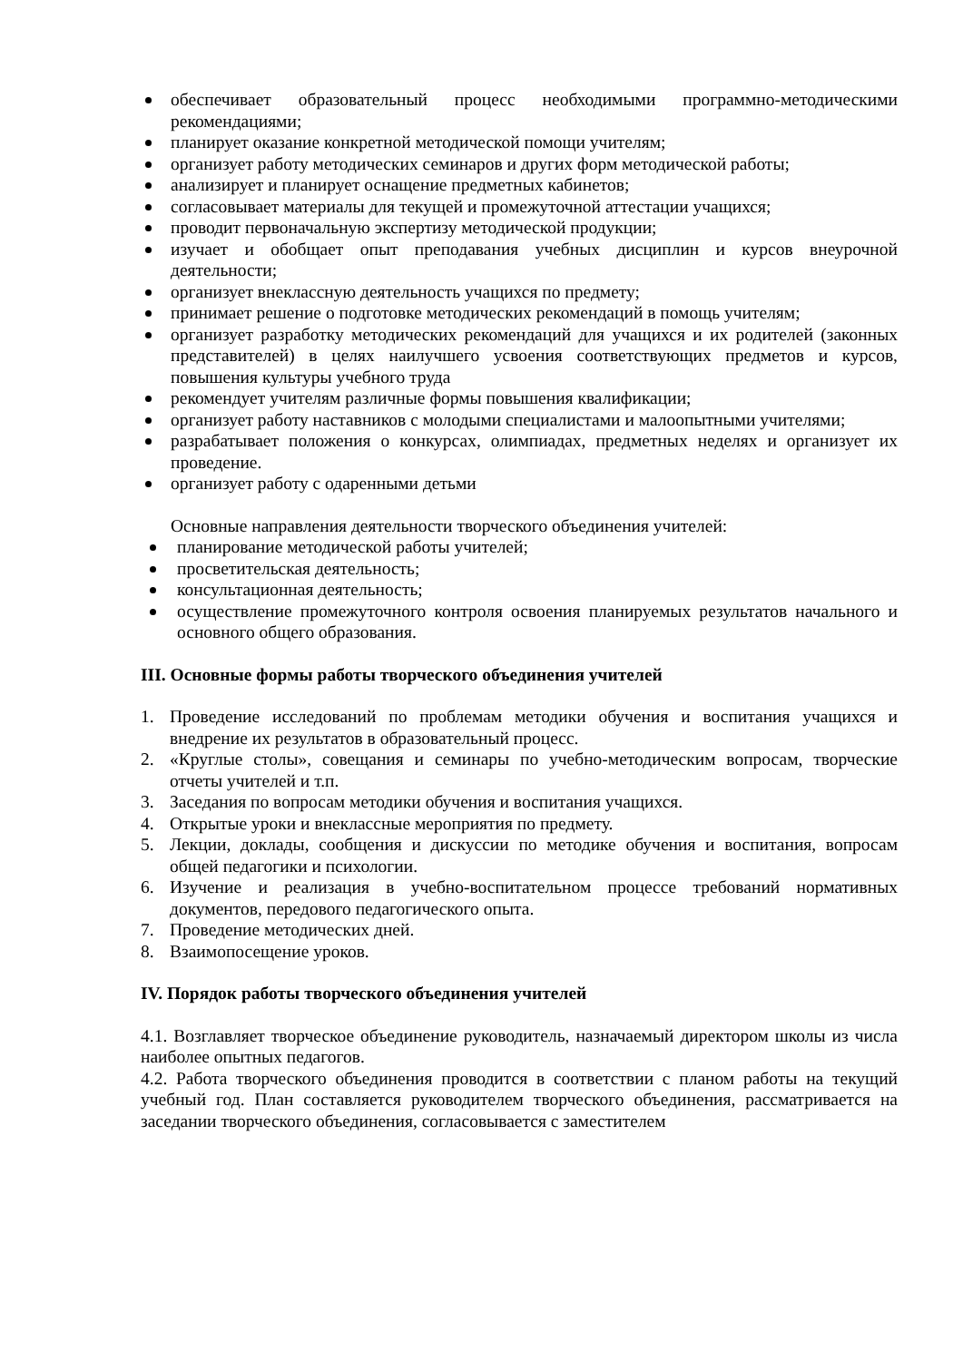обеспечивает образовательный процесс необходимыми программно-методическими рекомендациями;
планирует оказание конкретной методической помощи учителям;
организует работу методических семинаров и других форм методической работы;
анализирует и планирует оснащение предметных кабинетов;
согласовывает материалы для текущей и промежуточной аттестации учащихся;
проводит первоначальную экспертизу методической продукции;
изучает и обобщает опыт преподавания учебных дисциплин и курсов внеурочной деятельности;
организует внеклассную деятельность учащихся по предмету;
принимает решение о подготовке методических рекомендаций в помощь учителям;
организует разработку методических рекомендаций для учащихся и их родителей (законных представителей) в целях наилучшего усвоения соответствующих предметов и курсов, повышения культуры учебного труда
рекомендует учителям различные формы повышения квалификации;
организует работу наставников с молодыми специалистами и малоопытными учителями;
разрабатывает положения о конкурсах, олимпиадах, предметных неделях и организует их проведение.
организует работу с одаренными детьми
Основные направления деятельности творческого объединения учителей:
планирование методической работы учителей;
просветительская деятельность;
консультационная деятельность;
осуществление промежуточного контроля освоения планируемых результатов начального и основного общего образования.
III. Основные формы работы творческого объединения учителей
1. Проведение исследований по проблемам методики обучения и воспитания учащихся и внедрение их результатов в образовательный процесс.
2. «Круглые столы», совещания и семинары по учебно-методическим вопросам, творческие отчеты учителей и т.п.
3. Заседания по вопросам методики обучения и воспитания учащихся.
4. Открытые уроки и внеклассные мероприятия по предмету.
5. Лекции, доклады, сообщения и дискуссии по методике обучения и воспитания, вопросам общей педагогики и психологии.
6. Изучение и реализация в учебно-воспитательном процессе требований нормативных документов, передового педагогического опыта.
7. Проведение методических дней.
8. Взаимопосещение уроков.
IV. Порядок работы творческого объединения учителей
4.1. Возглавляет творческое объединение руководитель, назначаемый директором школы из числа наиболее опытных педагогов.
4.2. Работа творческого объединения проводится в соответствии с планом работы на текущий учебный год. План составляется руководителем творческого объединения, рассматривается на заседании творческого объединения, согласовывается с заместителем